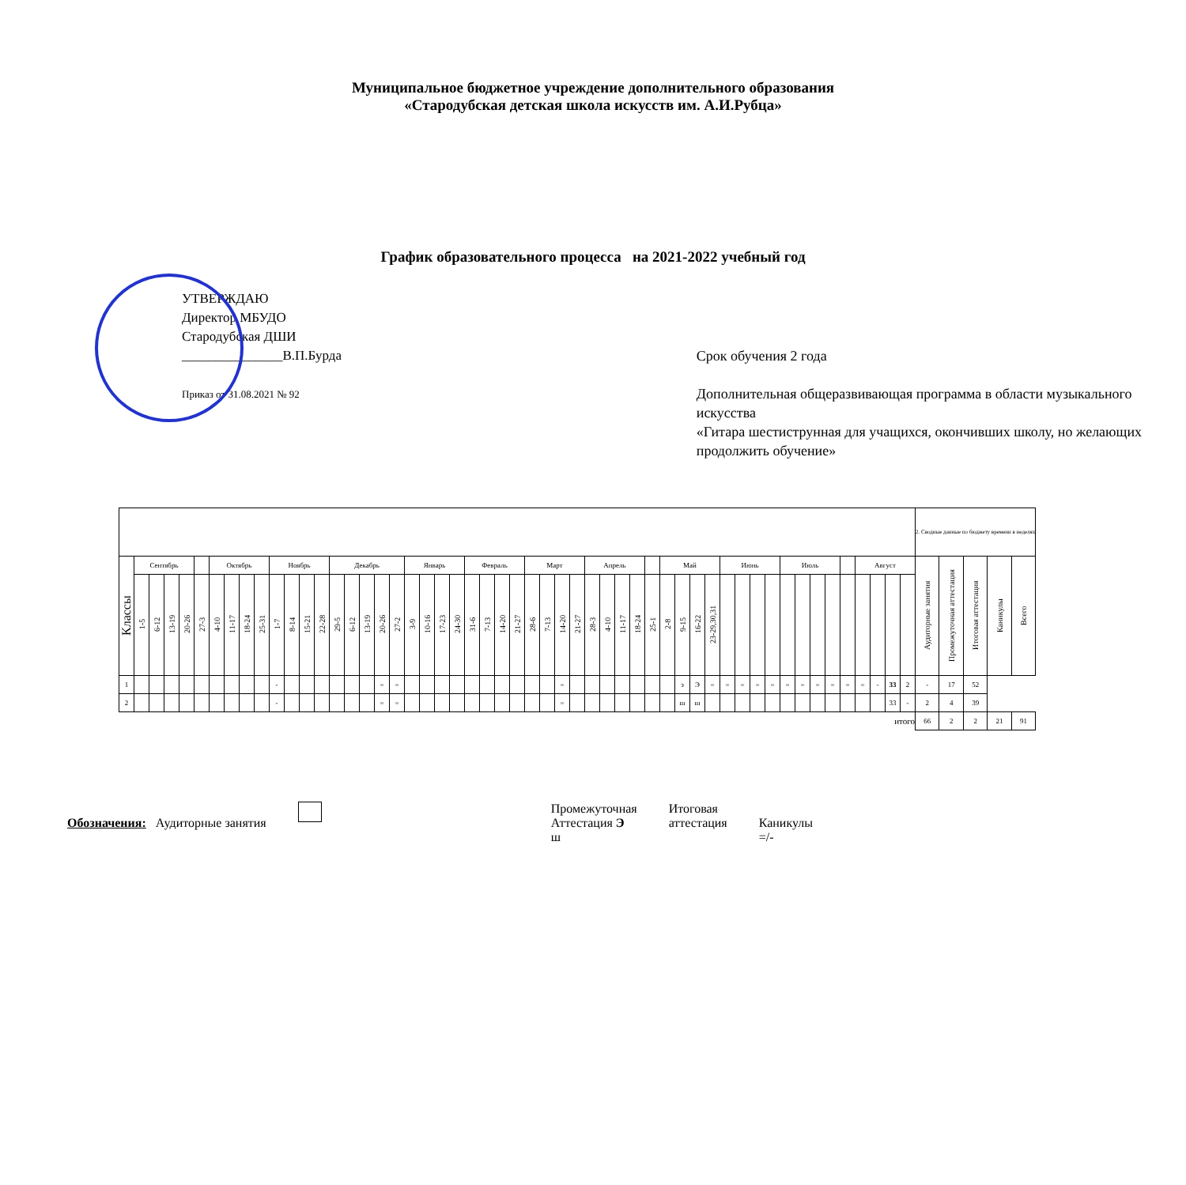Муниципальное бюджетное учреждение дополнительного образования
«Стародубская детская школа искусств им. А.И.Рубца»
График образовательного процесса на 2021-2022 учебный год
УТВЕРЖДАЮ
Директор МБУДО
Стародубская ДШИ
_______________В.П.Бурда
Приказ от 31.08.2021 № 92
Срок обучения 2 года
Дополнительная общеразвивающая программа в области музыкального искусства
«Гитара шестиструнная для учащихся, окончивших школу, но желающих
продолжить обучение»
| | | | | | | | | | | | | | | | | | | | | | | | | | | | | | | | | | | | | | | | | | | | | | | | | | | | | | 2. Сводные данные по бюджету времени в неделях | | | | |
| Классы | Сентябрь | | | | | Октябрь | | | | Ноябрь | | | | Декабрь | | | | | Январь | | | | Февраль | | | | Март | | | | Апрель | | | | | Май | | | | Июнь | | | | Июль | | | | | Август | | | | Аудиторные занятия | Промежуточная аттестация | Итоговая аттестация | Каникулы | Всего |
| | 1-5 | 6-12 | 13-19 | 20-26 | 27-3 | 4-10 | 11-17 | 18-24 | 25-31 | 1-7 | 8-14 | 15-21 | 22-28 | 29-5 | 6-12 | 13-19 | 20-26 | 27-2 | 3-9 | 10-16 | 17-23 | 24-30 | 31-6 | 7-13 | 14-20 | 21-27 | 28-6 | 7-13 | 14-20 | 21-27 | 28-3 | 4-10 | 11-17 | 18-24 | 25-1 | 2-8 | 9-15 | 16-22 | 23-29,30,31 | | | | | | | | | | | | | | | | | | |
| 1 | | | | | | | | | | - | | | | | | | = | = | | | | | | | | | | | = | | | | | | | | э | Э | = | = | = | = | = | = | = | = | = | = | = | - | 33 | 2 | - | 17 | 52 | | |
| 2 | | | | | | | | | | - | | | | | | | = | = | | | | | | | | | | | = | | | | | | | | ш | ш | | | | | | | | | | | | | 33 | - | 2 | 4 | 39 | | |
| итого | | | | | | | | | | | | | | | | | | | | | | | | | | | | | | | | | | | | | | | | | | | | | | | | | | | | | 66 | 2 | 2 | 21 | 91 |
Обозначения: Аудиторные занятия
Промежуточная
Аттестация Э
ш
Итоговая
аттестация
Каникулы
=/-